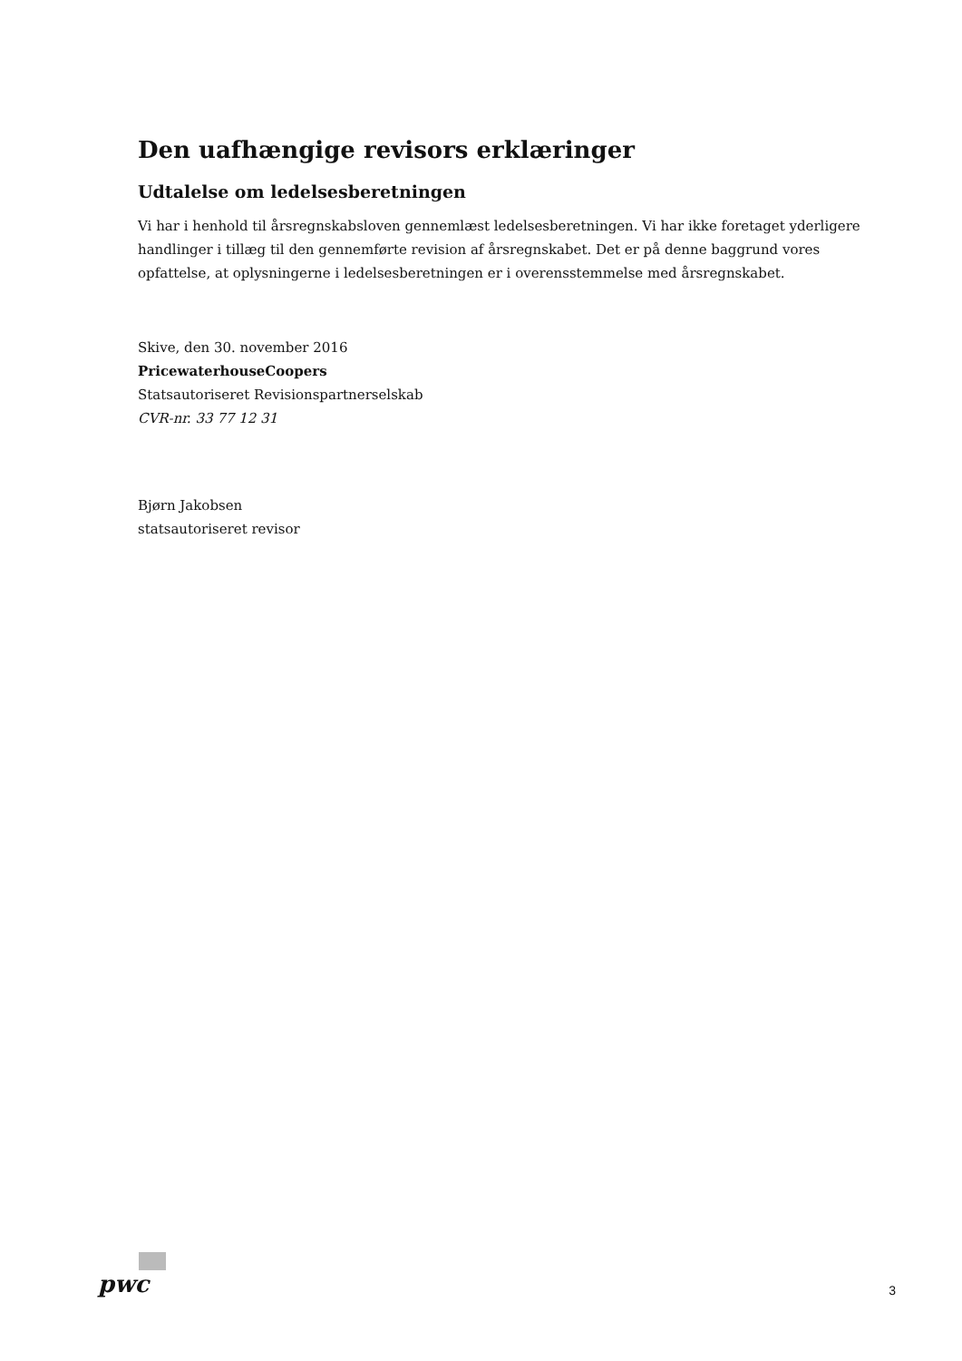Den uafhængige revisors erklæringer
Udtalelse om ledelsesberetningen
Vi har i henhold til årsregnskabsloven gennemlæst ledelsesberetningen. Vi har ikke foretaget yderligere handlinger i tillæg til den gennemførte revision af årsregnskabet. Det er på denne baggrund vores opfattelse, at oplysningerne i ledelsesberetningen er i overensstemmelse med årsregnskabet.
Skive, den 30. november 2016
PricewaterhouseCoopers
Statsautoriseret Revisionspartnerselskab
CVR-nr. 33 77 12 31
Bjørn Jakobsen
statsautoriseret revisor
pwc
3